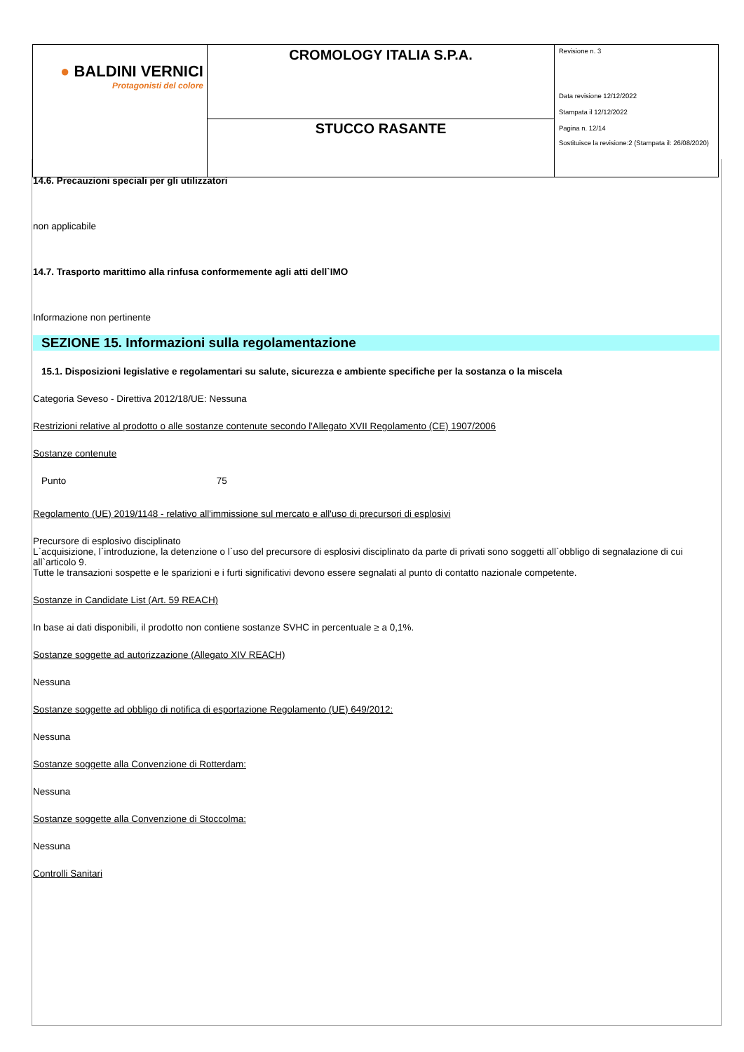| ● BALDINI VERNICI Protagonisti del colore | CROMOLOGY ITALIA S.P.A. | Revisione n. 3 Data revisione 12/12/2022 Stampata il 12/12/2022 Pagina n. 12/14 Sostituisce la revisione:2 (Stampata il: 26/08/2020) |
| | STUCCO RASANTE | |
14.6. Precauzioni speciali per gli utilizzatori
non applicabile
14.7. Trasporto marittimo alla rinfusa conformemente agli atti dell`IMO
Informazione non pertinente
SEZIONE 15. Informazioni sulla regolamentazione
15.1. Disposizioni legislative e regolamentari su salute, sicurezza e ambiente specifiche per la sostanza o la miscela
Categoria Seveso - Direttiva 2012/18/UE: Nessuna
Restrizioni relative al prodotto o alle sostanze contenute secondo l'Allegato XVII Regolamento (CE) 1907/2006
Sostanze contenute
Punto 75
Regolamento (UE) 2019/1148 - relativo all'immissione sul mercato e all'uso di precursori di esplosivi
Precursore di esplosivo disciplinato
L`acquisizione, l`introduzione, la detenzione o l`uso del precursore di esplosivi disciplinato da parte di privati sono soggetti all`obbligo di segnalazione di cui all`articolo 9.
Tutte le transazioni sospette e le sparizioni e i furti significativi devono essere segnalati al punto di contatto nazionale competente.
Sostanze in Candidate List (Art. 59 REACH)
In base ai dati disponibili, il prodotto non contiene sostanze SVHC in percentuale ≥ a 0,1%.
Sostanze soggette ad autorizzazione (Allegato XIV REACH)
Nessuna
Sostanze soggette ad obbligo di notifica di esportazione Regolamento (UE) 649/2012:
Nessuna
Sostanze soggette alla Convenzione di Rotterdam:
Nessuna
Sostanze soggette alla Convenzione di Stoccolma:
Nessuna
Controlli Sanitari